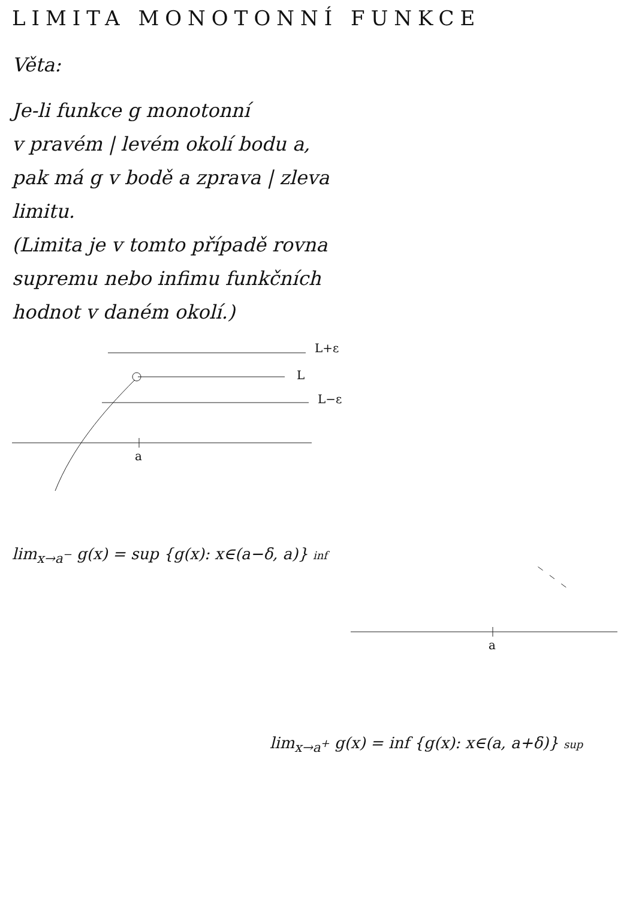LIMITA MONOTONNÍ FUNKCE
Věta:
Je-li funkce g monotonní
v pravém | levém okolí bodu a,
pak má g v bodě a zprava | zleva
limitu.
(Limita je v tomto případě rovna
supremu nebo infimu funkčních
hodnot v daném okolí.)
L+ε
L
L−ε
a
lim<sub>x→a<sup>−</sup></sub> g(x) = sup {g(x): x∈(a−δ, a)} inf
a
lim<sub>x→a<sup>+</sup></sub> g(x) = inf {g(x): x∈(a, a+δ)} sup